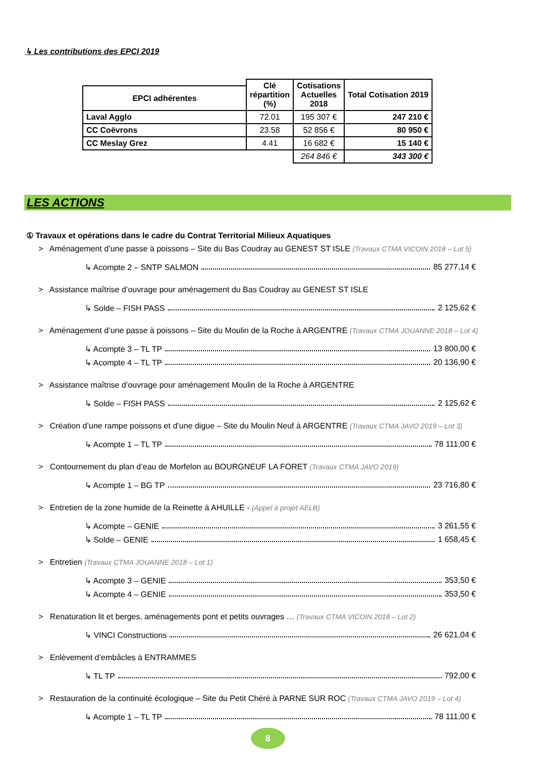↳ Les contributions des EPCI 2019
| | Clé répartition (%) | Cotisations Actuelles 2018 | Total Cotisation 2019 |
| --- | --- | --- | --- |
| EPCI adhérentes | | | |
| Laval Agglo | 72.01 | 195 307 € | 247 210 € |
| CC Coëvrons | 23.58 | 52 856 € | 80 950 € |
| CC Meslay Grez | 4.41 | 16 682 € | 15 140 € |
| | | 264 846 € | 343 300 € |
LES ACTIONS
① Travaux et opérations dans le cadre du Contrat Territorial Milieux Aquatiques
> Aménagement d’une passe à poissons – Site du Bas Coudray au GENEST ST ISLE (Travaux CTMA VICOIN 2018 – Lot 5)
↳ Acompte 2 – SNTP SALMON 85 277,14 €
> Assistance maîtrise d’ouvrage pour aménagement du Bas Coudray au GENEST ST ISLE
↳ Solde – FISH PASS 2 125,62 €
> Aménagement d’une passe à poissons – Site du Moulin de la Roche à ARGENTRE (Travaux CTMA JOUANNE 2018 – Lot 4)
↳ Acompte 3 – TL TP 13 800,00 €
↳ Acompte 4 – TL TP 20 136,90 €
> Assistance maîtrise d’ouvrage pour aménagement Moulin de la Roche à ARGENTRE
↳ Solde – FISH PASS 2 125,62 €
> Création d’une rampe poissons et d’une digue – Site du Moulin Neuf à ARGENTRE (Travaux CTMA JAVO 2019 – Lot 3)
↳ Acompte 1 – TL TP 78 111,00 €
> Contournement du plan d’eau de Morfelon au BOURGNEUF LA FORET (Travaux CTMA JAVO 2019)
↳ Acompte 1 – BG TP 23 716,80 €
> Entretien de la zone humide de la Reinette à AHUILLE - (Appel à projet AELB)
↳ Acompte – GENIE 3 261,55 €
↳ Solde – GENIE 1 658,45 €
> Entretien (Travaux CTMA JOUANNE 2018 – Lot 1)
↳ Acompte 3 – GENIE 353,50 €
↳ Acompte 4 – GENIE 353,50 €
> Renaturation lit et berges, aménagements pont et petits ouvrages … (Travaux CTMA VICOIN 2018 – Lot 2)
↳ VINCI Constructions 26 621,04 €
> Enlèvement d’embâcles à ENTRAMMES
↳ TL TP 792,00 €
> Restauration de la continuité écologique – Site du Petit Chéré à PARNE SUR ROC (Travaux CTMA JAVO 2019 – Lot 4)
↳ Acompte 1 – TL TP 78 111,00 €
8